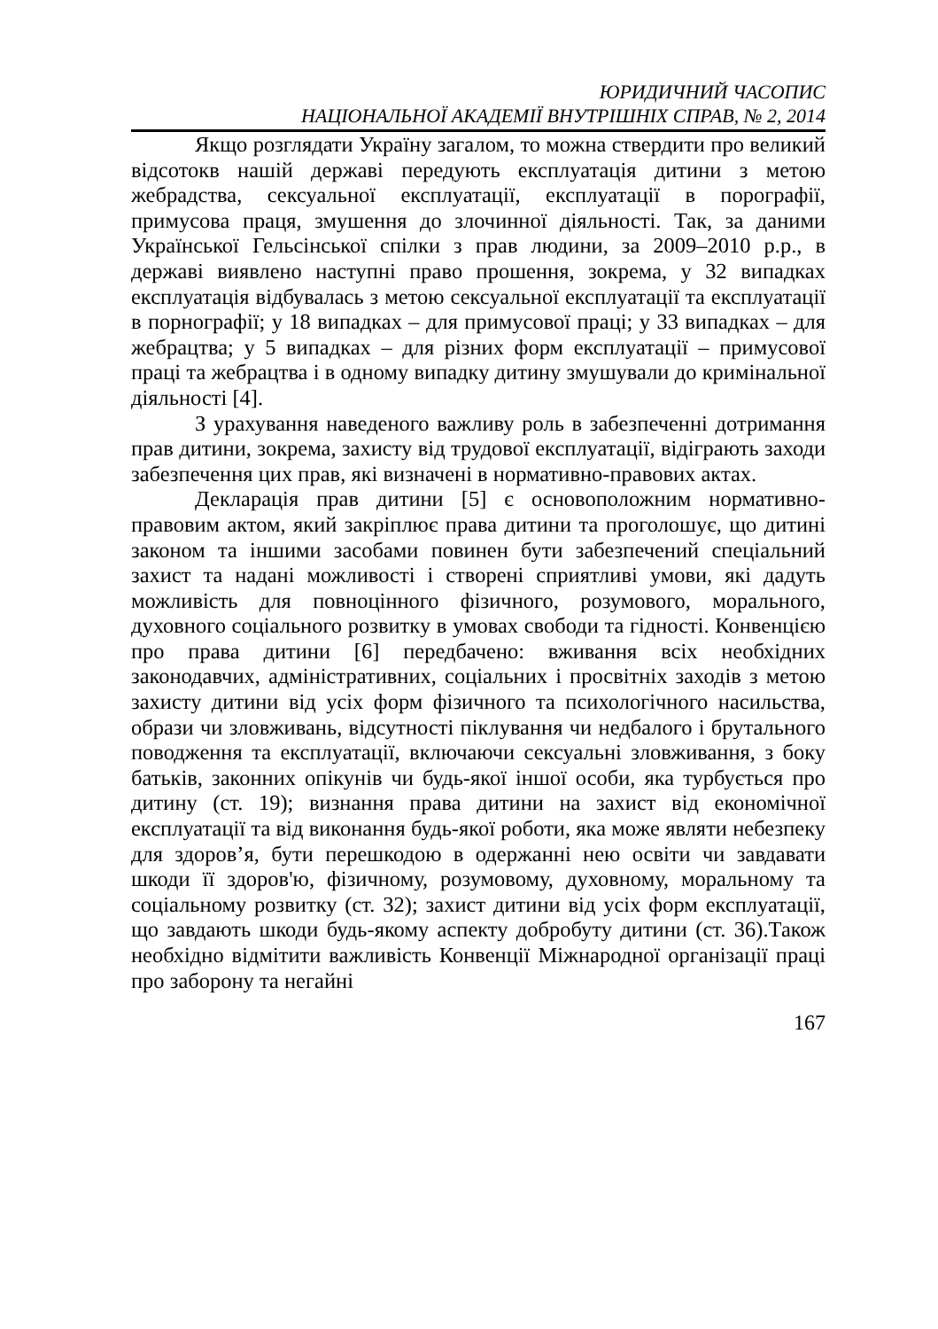ЮРИДИЧНИЙ ЧАСОПИС
НАЦІОНАЛЬНОЇ АКАДЕМІЇ ВНУТРІШНІХ СПРАВ, № 2, 2014
Якщо розглядати Україну загалом, то можна стверди­ти про великий відсотокв нашій державі передують експлуатація дитини з метою жебрадства, сексуальної експлуатації, експлуатації в порографії, примусова праця, змушення до злочинної діяльності. Так, за даними Української Гельсінської спілки з прав людини, за 2009–2010 р.р., в державі виявлено наступні право прошення, зокрема, у 32 випадках експлуатація відбувалась з метою сексуальної експлуатації та експлуатації в порнографії; у 18 випадках – для примусової праці; у 33 випадках – для жебрацтва; у 5 випадках – для різних форм експлуатації – примусової праці та жебрацтва і в одному випадку дитину змушували до кримінальної діяльності [4].
З урахування наведеного важливу роль в забезпеченні дотримання прав дитини, зокрема, захисту від трудової експлуатації, відіграють заходи забезпечення цих прав, які визначені в нормативно-правових актах.
Декларація прав дитини [5] є основоположним нормативно-правовим актом, який закріплює права дитини та проголошує, що дитині законом та іншими засобами повинен бути забезпечений спеціальний захист та надані можливості і створені сприятливі умови, які дадуть можливість для повноцінного фізичного, розумового, морального, духовного соціального розвитку в умовах свободи та гідності. Конвенцією про права дитини [6] передбачено: вживання всіх необхідних законодавчих, адміністративних, соціальних і просвітніх заходів з метою захисту дитини від усіх форм фізичного та психологічного насильства, образи чи зловживань, відсутності піклування чи недбалого і брутального поводження та експлуатації, включаючи сексуальні зловживання, з боку батьків, законних опікунів чи будь-якої іншої особи, яка турбується про дитину (ст. 19); визнання права дитини на захист від економічної експлуатації та від виконання будь-якої роботи, яка може являти небезпеку для здоров’я, бути перешкодою в одержанні нею освіти чи завдавати шкоди її здоров'ю, фізичному, розумовому, духовному, моральному та соціальному розвитку (ст. 32); захист дитини від усіх форм експлуатації, що завдають шкоди будь-якому аспекту добробуту дитини (ст. 36).Також необхідно відмітити важливість Конвенції Міжнародної організації праці про заборону та негайні
167